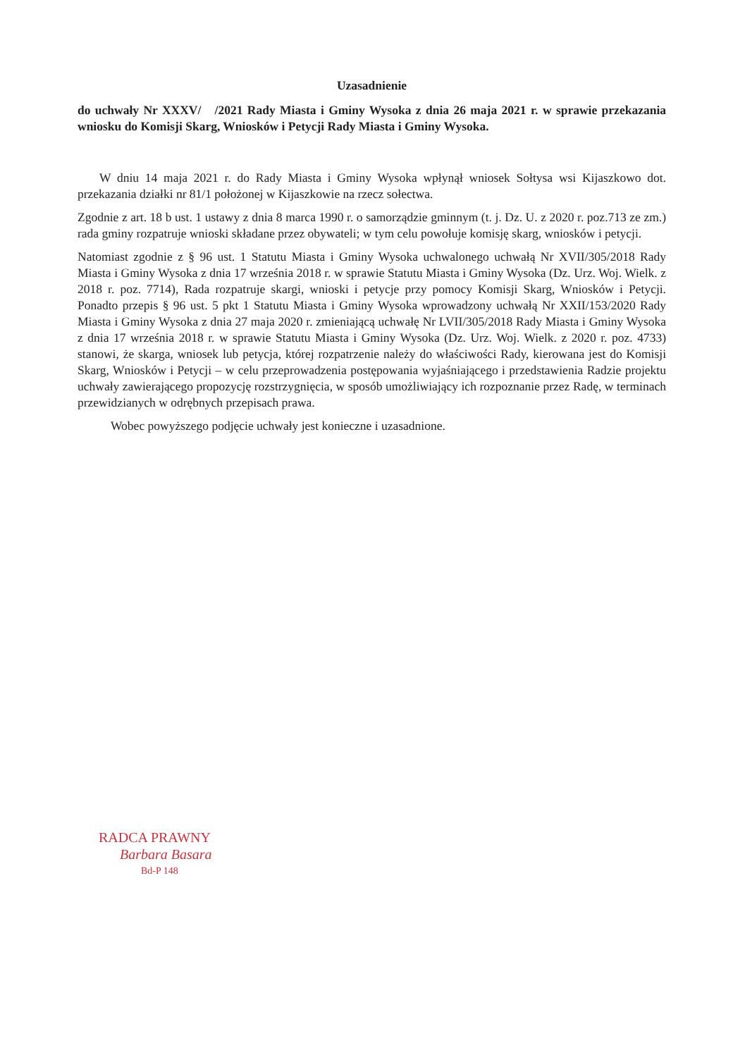Uzasadnienie
do uchwały Nr XXXV/ /2021 Rady Miasta i Gminy Wysoka z dnia 26 maja 2021 r. w sprawie przekazania wniosku do Komisji Skarg, Wniosków i Petycji Rady Miasta i Gminy Wysoka.
W dniu 14 maja 2021 r. do Rady Miasta i Gminy Wysoka wpłynął wniosek Sołtysa wsi Kijaszkowo dot. przekazania działki nr 81/1 położonej w Kijaszkowie na rzecz sołectwa.
Zgodnie z art. 18 b ust. 1 ustawy z dnia 8 marca 1990 r. o samorządzie gminnym (t. j. Dz. U. z 2020 r. poz.713 ze zm.) rada gminy rozpatruje wnioski składane przez obywateli; w tym celu powołuje komisję skarg, wniosków i petycji.
Natomiast zgodnie z § 96 ust. 1 Statutu Miasta i Gminy Wysoka uchwalonego uchwałą Nr XVII/305/2018 Rady Miasta i Gminy Wysoka z dnia 17 września 2018 r. w sprawie Statutu Miasta i Gminy Wysoka (Dz. Urz. Woj. Wielk. z 2018 r. poz. 7714), Rada rozpatruje skargi, wnioski i petycje przy pomocy Komisji Skarg, Wniosków i Petycji. Ponadto przepis § 96 ust. 5 pkt 1 Statutu Miasta i Gminy Wysoka wprowadzony uchwałą Nr XXII/153/2020 Rady Miasta i Gminy Wysoka z dnia 27 maja 2020 r. zmieniającą uchwałę Nr LVII/305/2018 Rady Miasta i Gminy Wysoka z dnia 17 września 2018 r. w sprawie Statutu Miasta i Gminy Wysoka (Dz. Urz. Woj. Wielk. z 2020 r. poz. 4733) stanowi, że skarga, wniosek lub petycja, której rozpatrzenie należy do właściwości Rady, kierowana jest do Komisji Skarg, Wniosków i Petycji – w celu przeprowadzenia postępowania wyjaśniającego i przedstawienia Radzie projektu uchwały zawierającego propozycję rozstrzygnięcia, w sposób umożliwiający ich rozpoznanie przez Radę, w terminach przewidzianych w odrębnych przepisach prawa.
Wobec powyższego podjęcie uchwały jest konieczne i uzasadnione.
RADCA PRAWNY
Barbara Basara
Bd-P 148